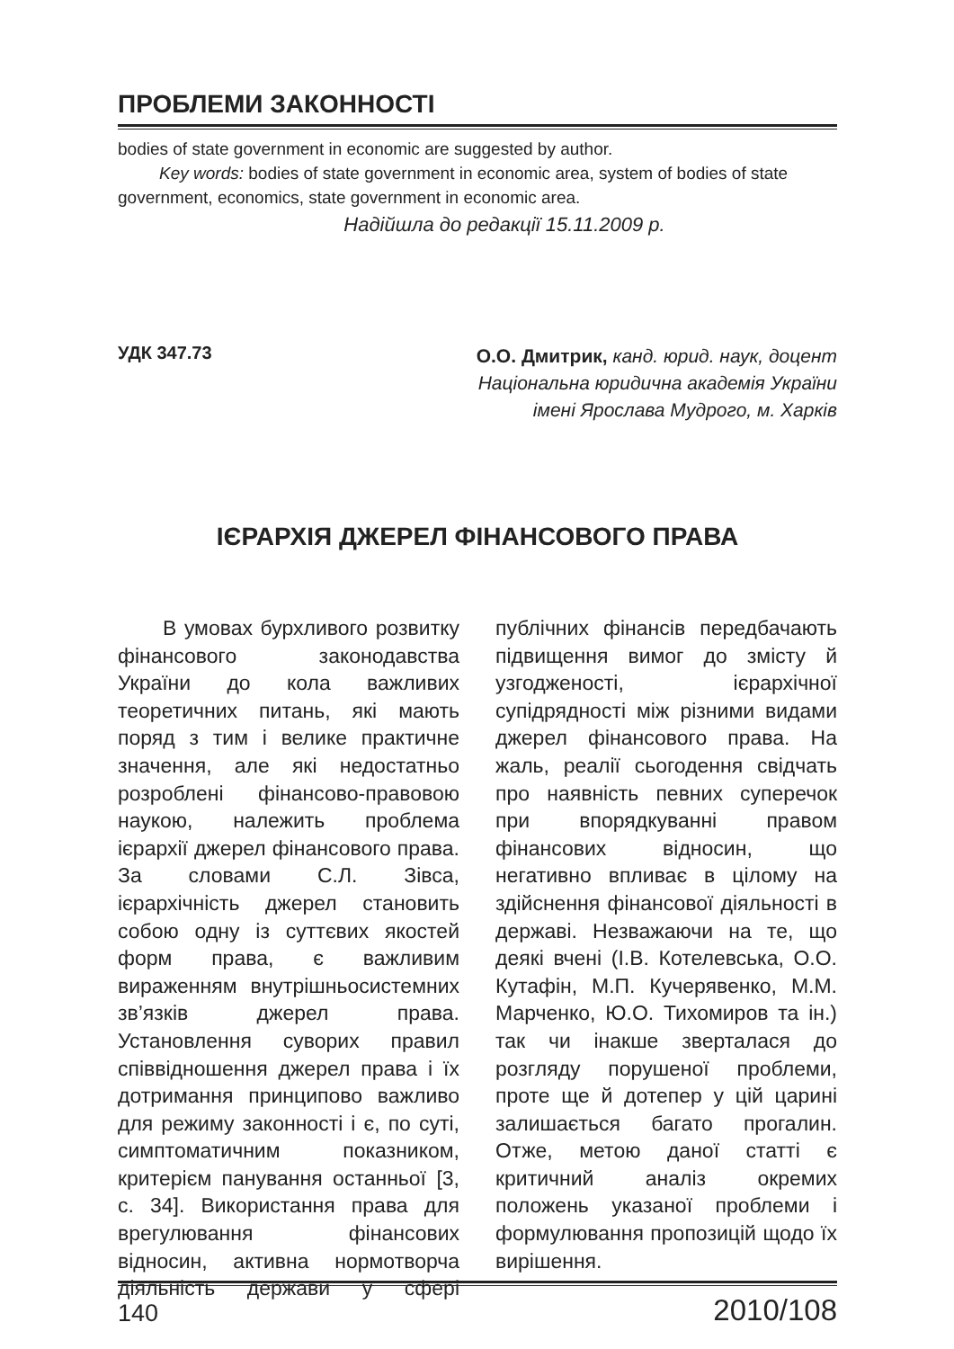ПРОБЛЕМИ ЗАКОННОСТІ
bodies of state government in economic are suggested by author.
Key words: bodies of state government in economic area, system of bodies of state government, economics, state government in economic area.
Надійшла до редакції 15.11.2009 р.
УДК 347.73
О.О. Дмитрик, канд. юрид. наук, доцент
Національна юридична академія України
імені Ярослава Мудрого, м. Харків
ІЄРАРХІЯ ДЖЕРЕЛ ФІНАНСОВОГО ПРАВА
В умовах бурхливого розвитку фінансового законодавства України до кола важливих теоретичних питань, які мають поряд з тим і велике практичне значення, але які недостатньо розроблені фінансово-правовою наукою, належить проблема ієрархії джерел фінансового права. За словами С.Л. Зівса, ієрархічність джерел становить собою одну із суттєвих якостей форм права, є важливим вираженням внутрішньосистемних зв’язків джерел права. Установлення суворих правил співвідношення джерел права і їх дотримання принципово важливо для режиму законності і є, по суті, симптоматичним показником, критерієм панування останньої [3, с. 34]. Використання права для врегулювання фінансових відносин, активна нормотворча діяльність держави у сфері публічних фінансів передбачають підвищення вимог до змісту й узгодженості, ієрархічної супідрядності між різними видами джерел фінансового права. На жаль, реалії сьогодення свідчать про наявність певних суперечок при впорядкуванні правом фінансових відносин, що негативно впливає в цілому на здійснення фінансової діяльності в державі. Незважаючи на те, що деякі вчені (І.В. Котелевська, О.О. Кутафін, М.П. Кучерявенко, М.М. Марченко, Ю.О. Тихомиров та ін.) так чи інакше зверталася до розгляду порушеної проблеми, проте ще й дотепер у цій царині залишається багато прогалин. Отже, метою даної статті є критичний аналіз окремих положень указаної проблеми і формулювання пропозицій щодо їх вирішення.
140 2010/108